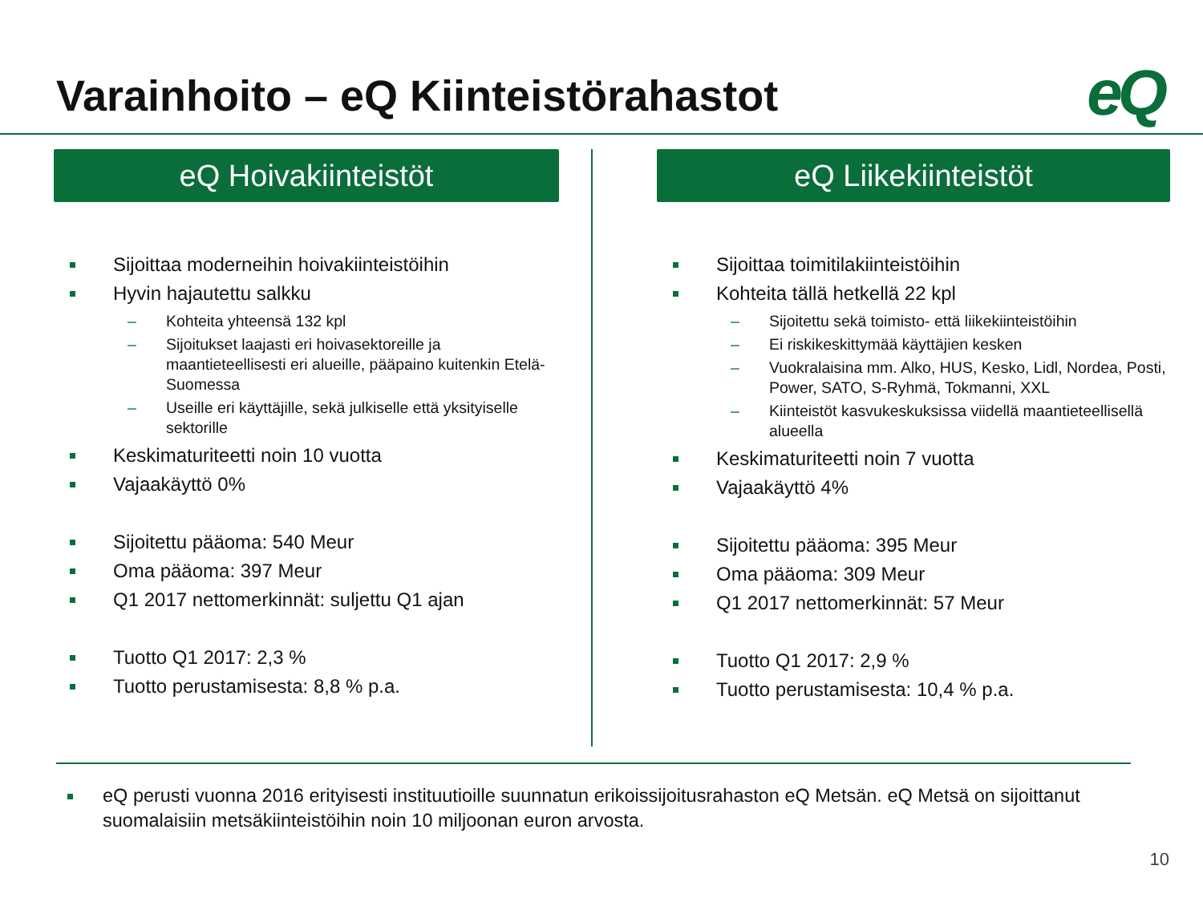Varainhoito – eQ Kiinteistörahastot
eQ
eQ Hoivakiinteistöt
Sijoittaa moderneihin hoivakiinteistöihin
Hyvin hajautettu salkku
– Kohteita yhteensä 132 kpl
– Sijoitukset laajasti eri hoivasektoreille ja maantieteellisesti eri alueille, pääpaino kuitenkin Etelä-Suomessa
– Useille eri käyttäjille, sekä julkiselle että yksityiselle sektorille
Keskimaturiteetti noin 10 vuotta
Vajaakäyttö 0%
Sijoitettu pääoma: 540 Meur
Oma pääoma: 397 Meur
Q1 2017 nettomerkinnät: suljettu Q1 ajan
Tuotto Q1 2017: 2,3 %
Tuotto perustamisesta: 8,8 % p.a.
eQ Liikekiinteistöt
Sijoittaa toimitilakiinteistöihin
Kohteita tällä hetkellä 22 kpl
– Sijoitettu sekä toimisto- että liikekiinteistöihin
– Ei riskikeskittymää käyttäjien kesken
– Vuokralaisina mm. Alko, HUS, Kesko, Lidl, Nordea, Posti, Power, SATO, S-Ryhmä, Tokmanni, XXL
– Kiinteistöt kasvukeskuksissa viidellä maantieteellisellä alueella
Keskimaturiteetti noin 7 vuotta
Vajaakäyttö 4%
Sijoitettu pääoma: 395 Meur
Oma pääoma: 309 Meur
Q1 2017 nettomerkinnät: 57 Meur
Tuotto Q1 2017: 2,9 %
Tuotto perustamisesta: 10,4 % p.a.
eQ perusti vuonna 2016 erityisesti instituutioille suunnatun erikoissijoitusrahaston eQ Metsän. eQ Metsä on sijoittanut suomalaisiin metsäkiinteistöihin noin 10 miljoonan euron arvosta.
10